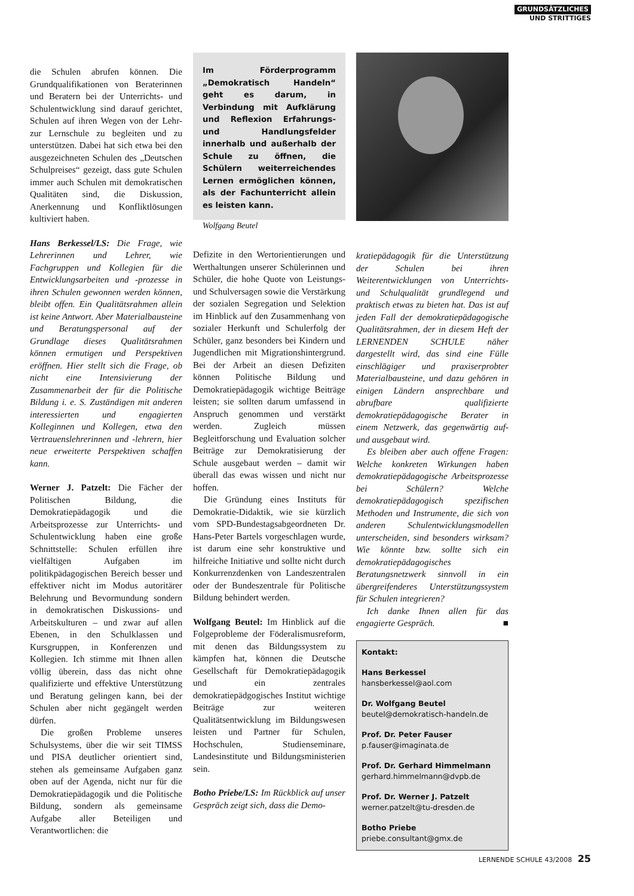GRUNDSÄTZLICHES
UND STRITTIGES
die Schulen abrufen können. Die Grundqualifikationen von Beraterinnen und Beratern bei der Unterrichts- und Schulentwicklung sind darauf gerichtet, Schulen auf ihren Wegen von der Lehr- zur Lernschule zu begleiten und zu unterstützen. Dabei hat sich etwa bei den ausgezeichneten Schulen des „Deutschen Schulpreises“ gezeigt, dass gute Schulen immer auch Schulen mit demokratischen Qualitäten sind, die Diskussion, Anerkennung und Konfliktlösungen kultiviert haben.
Hans Berkessel/LS: Die Frage, wie Lehrerinnen und Lehrer, wie Fachgruppen und Kollegien für die Entwicklungsarbeiten und -prozesse in ihren Schulen gewonnen werden können, bleibt offen. Ein Qualitätsrahmen allein ist keine Antwort. Aber Materialbausteine und Beratungspersonal auf der Grundlage dieses Qualitätsrahmen können ermutigen und Perspektiven eröffnen. Hier stellt sich die Frage, ob nicht eine Intensivierung der Zusammenarbeit der für die Politische Bildung i. e. S. Zuständigen mit anderen interessierten und engagierten Kolleginnen und Kollegen, etwa den Vertrauenslehrerinnen und -lehrern, hier neue erweiterte Perspektiven schaffen kann.
Werner J. Patzelt: Die Fächer der Politischen Bildung, die Demokratiepädagogik und die Arbeitsprozesse zur Unterrichts- und Schulentwicklung haben eine große Schnittstelle: Schulen erfüllen ihre vielfältigen Aufgaben im politikpädagogischen Bereich besser und effektiver nicht im Modus autoritärer Belehrung und Bevormundung sondern in demokratischen Diskussions- und Arbeitskulturen – und zwar auf allen Ebenen, in den Schulklassen und Kursgruppen, in Konferenzen und Kollegien. Ich stimme mit Ihnen allen völlig überein, dass das nicht ohne qualifizierte und effektive Unterstützung und Beratung gelingen kann, bei der Schulen aber nicht gegängelt werden dürfen.
Die großen Probleme unseres Schulsystems, über die wir seit TIMSS und PISA deutlicher orientiert sind, stehen als gemeinsame Aufgaben ganz oben auf der Agenda, nicht nur für die Demokratiepädagogik und die Politische Bildung, sondern als gemeinsame Aufgabe aller Beteiligen und Verantwortlichen: die
Im Förderprogramm „Demokratisch Handeln“ geht es darum, in Verbindung mit Aufklärung und Reflexion Erfahrungs- und Handlungsfelder innerhalb und außerhalb der Schule zu öffnen, die Schülern weiterreichendes Lernen ermöglichen können, als der Fachunterricht allein es leisten kann.
Wolfgang Beutel
Defizite in den Wertorientierungen und Werthaltungen unserer Schülerinnen und Schüler, die hohe Quote von Leistungs- und Schulversagen sowie die Verstärkung der sozialen Segregation und Selektion im Hinblick auf den Zusammenhang von sozialer Herkunft und Schulerfolg der Schüler, ganz besonders bei Kindern und Jugendlichen mit Migrationshintergrund. Bei der Arbeit an diesen Defiziten können Politische Bildung und Demokratiepädagogik wichtige Beiträge leisten; sie sollten darum umfassend in Anspruch genommen und verstärkt werden. Zugleich müssen Begleitforschung und Evaluation solcher Beiträge zur Demokratisierung der Schule ausgebaut werden – damit wir überall das ewas wissen und nicht nur hoffen.
Die Gründung eines Instituts für Demokratie-Didaktik, wie sie kürzlich vom SPD-Bundestagsabgeordneten Dr. Hans-Peter Bartels vorgeschlagen wurde, ist darum eine sehr konstruktive und hilfreiche Initiative und sollte nicht durch Konkurrenzdenken von Landeszentralen oder der Bundeszentrale für Politische Bildung behindert werden.
Wolfgang Beutel: Im Hinblick auf die Folgeprobleme der Föderalismusreform, mit denen das Bildungssystem zu kämpfen hat, können die Deutsche Gesellschaft für Demokratiepädagogik und ein zentrales demokratiepädgogisches Institut wichtige Beiträge zur weiteren Qualitätsentwicklung im Bildungswesen leisten und Partner für Schulen, Hochschulen, Studienseminare, Landesinstitute und Bildungsministerien sein.
Botho Priebe/LS: Im Rückblick auf unser Gespräch zeigt sich, dass die Demo-
kratiepädagogik für die Unterstützung der Schulen bei ihren Weiterentwicklungen von Unterrichts- und Schulqualität grundlegend und praktisch etwas zu bieten hat. Das ist auf jeden Fall der demokratiepädagogische Qualitätsrahmen, der in diesem Heft der LERNENDEN SCHULE näher dargestellt wird, das sind eine Fülle einschlägiger und praxiserprobter Materialbausteine, und dazu gehören in einigen Ländern ansprechbare und abrufbare qualifizierte demokratiepädagogische Berater in einem Netzwerk, das gegenwärtig auf- und ausgebaut wird.
Es bleiben aber auch offene Fragen: Welche konkreten Wirkungen haben demokratiepädagogische Arbeitsprozesse bei Schülern? Welche demokratiepädagogisch spezifischen Methoden und Instrumente, die sich von anderen Schulentwicklungsmodellen unterscheiden, sind besonders wirksam? Wie könnte bzw. sollte sich ein demokratiepädagogisches Beratungsnetzwerk sinnvoll in ein übergreifenderes Unterstützungssystem für Schulen integrieren?
Ich danke Ihnen allen für das engagierte Gespräch. ■
Kontakt:
Hans Berkessel
hansberkessel@aol.com
Dr. Wolfgang Beutel
beutel@demokratisch-handeln.de
Prof. Dr. Peter Fauser
p.fauser@imaginata.de
Prof. Dr. Gerhard Himmelmann
gerhard.himmelmann@dvpb.de
Prof. Dr. Werner J. Patzelt
werner.patzelt@tu-dresden.de
Botho Priebe
priebe.consultant@gmx.de
LERNENDE SCHULE 43/2008 25